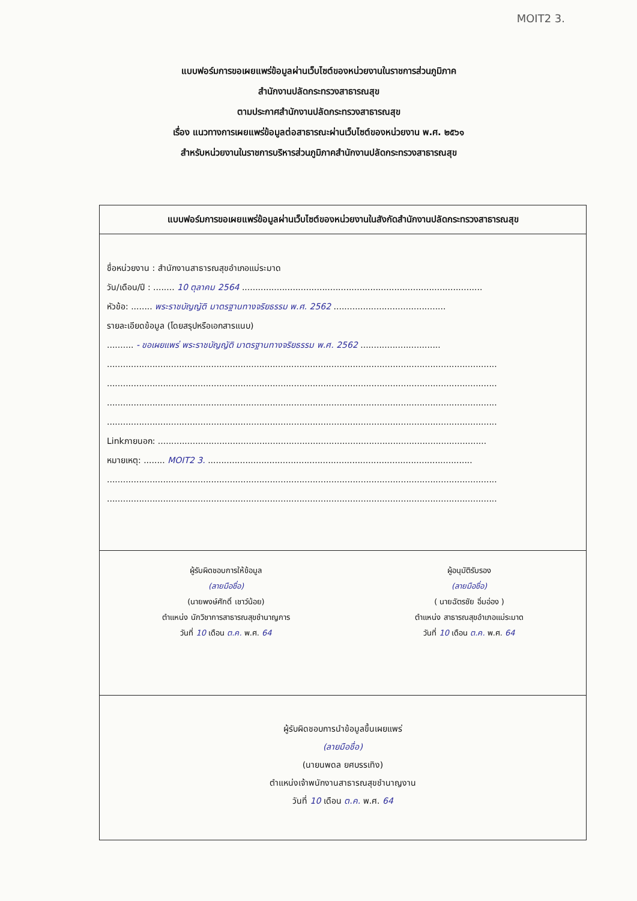MOIT2 3.
แบบฟอร์มการขอเผยแพร่ข้อมูลผ่านเว็บไซต์ของหน่วยงานในราชการส่วนภูมิภาค
สำนักงานปลัดกระทรวงสาธารณสุข
ตามประกาศสำนักงานปลัดกระทรวงสาธารณสุข
เรื่อง แนวทางการเผยแพร่ข้อมูลต่อสาธารณะผ่านเว็บไซต์ของหน่วยงาน พ.ศ. ๒๕๖๑
สำหรับหน่วยงานในราชการบริหารส่วนภูมิภาคสำนักงานปลัดกระทรวงสาธารณสุข
แบบฟอร์มการขอเผยแพร่ข้อมูลผ่านเว็บไซต์ของหน่วยงานในสังกัดสำนักงานปลัดกระทรวงสาธารณสุข
ชื่อหน่วยงาน : สำนักงานสาธารณสุขอำเภอแม่ระมาด
วัน/เดือน/ปี : ........ 10 ตุลาคม 2564 ..........................................................................................
หัวข้อ: ........ พระราชบัญญัติ มาตรฐานทางจริยธรรม พ.ศ. 2562 ..........................................
รายละเอียดข้อมูล (โดยสรุปหรือเอกสารแนบ)
.......... - ขอเผยแพร่ พระราชบัญญัติ มาตรฐานทางจริยธรรม พ.ศ. 2562 ..............................
..................................................................................................................................................
..................................................................................................................................................
..................................................................................................................................................
..................................................................................................................................................
Linkภายนอก: ...........................................................................................................................
หมายเหตุ: ........ MOIT2 3. ...................................................................................................
..................................................................................................................................................
..................................................................................................................................................
ผู้รับผิดชอบการให้ข้อมูล
(ลายมือชื่อ)
(นายพงษ์ศักดิ์ เชาว์น้อย)
ตำแหน่ง นักวิชาการสาธารณสุขชำนาญการ
วันที่ 10 เดือน ต.ค. พ.ศ. 64
ผู้อนุมัติรับรอง
(ลายมือชื่อ)
( นายฉัตรชัย อิ่มอ่อง )
ตำแหน่ง สาธารณสุขอำเภอแม่ระมาด
วันที่ 10 เดือน ต.ค. พ.ศ. 64
ผู้รับผิดชอบการนำข้อมูลขึ้นเผยแพร่
(ลายมือชื่อ)
(นายนพดล ยศบรรเทิง)
ตำแหน่งเจ้าพนักงานสาธารณสุขชำนาญงาน
วันที่ 10 เดือน ต.ค. พ.ศ. 64